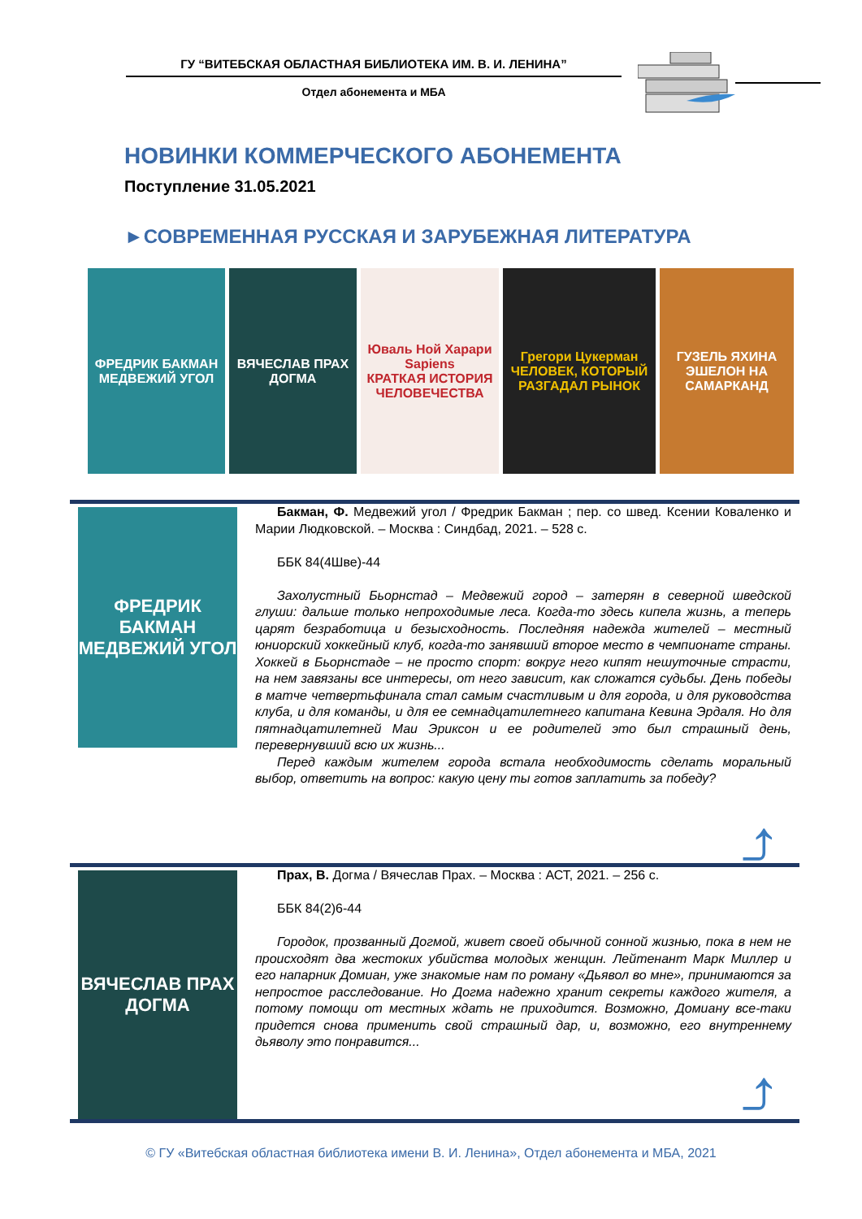ГУ “ВИТЕБСКАЯ ОБЛАСТНАЯ БИБЛИОТЕКА ИМ. В. И. ЛЕНИНА”
Отдел абонемента и МБА
НОВИНКИ КОММЕРЧЕСКОГО АБОНЕМЕНТА
Поступление 31.05.2021
►СОВРЕМЕННАЯ РУССКАЯ И ЗАРУБЕЖНАЯ ЛИТЕРАТУРА
ФРЕДРИК БАКМАН
МЕДВЕЖИЙ УГОЛ
ВЯЧЕСЛАВ ПРАХ
ДОГМА
Юваль Ной Харари
Sapiens
КРАТКАЯ ИСТОРИЯ ЧЕЛОВЕЧЕСТВА
Грегори Цукерман
ЧЕЛОВЕК, КОТОРЫЙ РАЗГАДАЛ РЫНОК
ГУЗЕЛЬ ЯХИНА
ЭШЕЛОН НА САМАРКАНД
ФРЕДРИК БАКМАН
МЕДВЕЖИЙ УГОЛ
Бакман, Ф. Медвежий угол / Фредрик Бакман ; пер. со швед. Ксении Коваленко и Марии Людковской. – Москва : Синдбад, 2021. – 528 с.
ББК 84(4Шве)-44
Захолустный Бьорнстад – Медвежий город – затерян в северной шведской глуши: дальше только непроходимые леса. Когда-то здесь кипела жизнь, а теперь царят безработица и безысходность. Последняя надежда жителей – местный юниорский хоккейный клуб, когда-то занявший второе место в чемпионате страны. Хоккей в Бьорнстаде – не просто спорт: вокруг него кипят нешуточные страсти, на нем завязаны все интересы, от него зависит, как сложатся судьбы. День победы в матче четвертьфинала стал самым счастливым и для города, и для руководства клуба, и для команды, и для ее семнадцатилетнего капитана Кевина Эрдаля. Но для пятнадцатилетней Маи Эриксон и ее родителей это был страшный день, перевернувший всю их жизнь...
Перед каждым жителем города встала необходимость сделать моральный выбор, ответить на вопрос: какую цену ты готов заплатить за победу?
⤴
ВЯЧЕСЛАВ ПРАХ
ДОГМА
Прах, В. Догма / Вячеслав Прах. – Москва : АСТ, 2021. – 256 с.
ББК 84(2)6-44
Городок, прозванный Догмой, живет своей обычной сонной жизнью, пока в нем не происходят два жестоких убийства молодых женщин. Лейтенант Марк Миллер и его напарник Домиан, уже знакомые нам по роману «Дьявол во мне», принимаются за непростое расследование. Но Догма надежно хранит секреты каждого жителя, а потому помощи от местных ждать не приходится. Возможно, Домиану все-таки придется снова применить свой страшный дар, и, возможно, его внутреннему дьяволу это понравится...
⤴
© ГУ «Витебская областная библиотека имени В. И. Ленина», Отдел абонемента и МБА, 2021